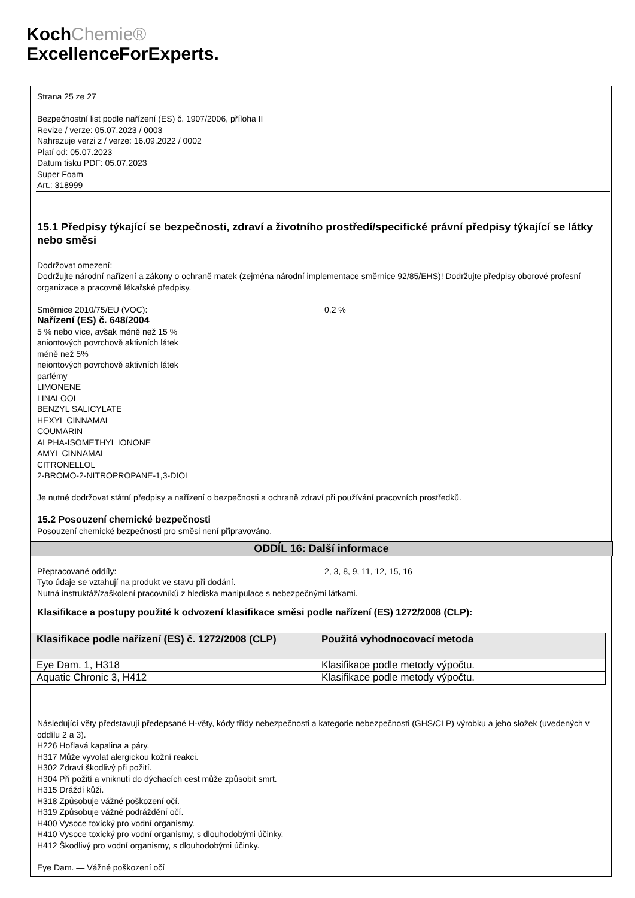KochChemie®
ExcellenceForExperts.
Strana 25 ze 27
Bezpečnostní list podle nařízení (ES) č. 1907/2006, příloha II
Revize / verze: 05.07.2023 / 0003
Nahrazuje verzi z / verze: 16.09.2022 / 0002
Platí od: 05.07.2023
Datum tisku PDF: 05.07.2023
Super Foam
Art.: 318999
15.1 Předpisy týkající se bezpečnosti, zdraví a životního prostředí/specifické právní předpisy týkající se látky nebo směsi
Dodržovat omezení:
Dodržujte národní nařízení a zákony o ochraně matek (zejména národní implementace směrnice 92/85/EHS)! Dodržujte předpisy oborové profesní organizace a pracovně lékařské předpisy.
Směrnice 2010/75/EU (VOC): 0,2 %
Nařízení (ES) č. 648/2004
5 % nebo více, avšak méně než 15 %
aniontových povrchově aktivních látek
méně než 5%
neiontových povrchově aktivních látek
parfémy
LIMONENE
LINALOOL
BENZYL SALICYLATE
HEXYL CINNAMAL
COUMARIN
ALPHA-ISOMETHYL IONONE
AMYL CINNAMAL
CITRONELLOL
2-BROMO-2-NITROPROPANE-1,3-DIOL
Je nutné dodržovat státní předpisy a nařízení o bezpečnosti a ochraně zdraví při používání pracovních prostředků.
15.2 Posouzení chemické bezpečnosti
Posouzení chemické bezpečnosti pro směsi není připravováno.
ODDÍL 16: Další informace
Přepracované oddíly: 2, 3, 8, 9, 11, 12, 15, 16
Tyto údaje se vztahují na produkt ve stavu při dodání.
Nutná instruktáž/zaškolení pracovníků z hlediska manipulace s nebezpečnými látkami.
Klasifikace a postupy použité k odvození klasifikace směsi podle nařízení (ES) 1272/2008 (CLP):
| Klasifikace podle nařízení (ES) č. 1272/2008 (CLP) | Použitá vyhodnocovací metoda |
| --- | --- |
| Eye Dam. 1, H318 | Klasifikace podle metody výpočtu. |
| Aquatic Chronic 3, H412 | Klasifikace podle metody výpočtu. |
Následující věty představují předepsané H-věty, kódy třídy nebezpečnosti a kategorie nebezpečnosti (GHS/CLP) výrobku a jeho složek (uvedených v oddílu 2 a 3).
H226 Hořlavá kapalina a páry.
H317 Může vyvolat alergickou kožní reakci.
H302 Zdraví škodlivý při požití.
H304 Při požití a vniknutí do dýchacích cest může způsobit smrt.
H315 Dráždí kůži.
H318 Způsobuje vážné poškození očí.
H319 Způsobuje vážné podráždění očí.
H400 Vysoce toxický pro vodní organismy.
H410 Vysoce toxický pro vodní organismy, s dlouhodobými účinky.
H412 Škodlivý pro vodní organismy, s dlouhodobými účinky.
Eye Dam. — Vážné poškození očí